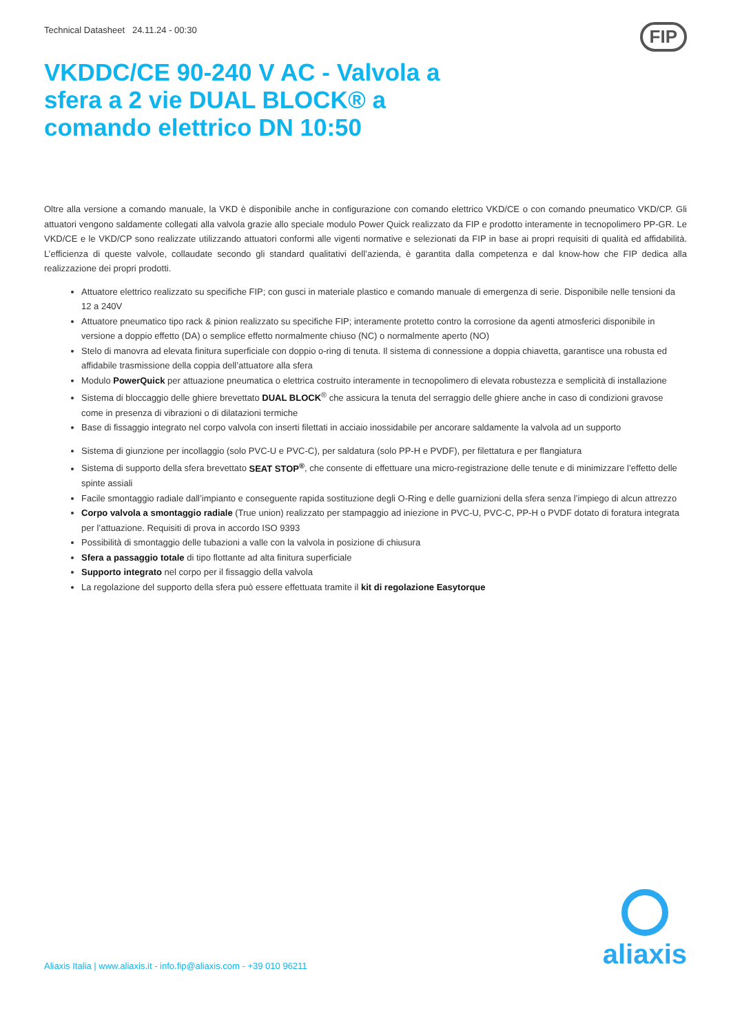Technical Datasheet 24.11.24 - 00:30
FIP
VKDDC/CE 90-240 V AC - Valvola a sfera a 2 vie DUAL BLOCK® a comando elettrico DN 10:50
Oltre alla versione a comando manuale, la VKD è disponibile anche in configurazione con comando elettrico VKD/CE o con comando pneumatico VKD/CP. Gli attuatori vengono saldamente collegati alla valvola grazie allo speciale modulo Power Quick realizzato da FIP e prodotto interamente in tecnopolimero PP-GR. Le VKD/CE e le VKD/CP sono realizzate utilizzando attuatori conformi alle vigenti normative e selezionati da FIP in base ai propri requisiti di qualità ed affidabilità. L’efficienza di queste valvole, collaudate secondo gli standard qualitativi dell’azienda, è garantita dalla competenza e dal know-how che FIP dedica alla realizzazione dei propri prodotti.
Attuatore elettrico realizzato su specifiche FIP; con gusci in materiale plastico e comando manuale di emergenza di serie. Disponibile nelle tensioni da 12 a 240V
Attuatore pneumatico tipo rack & pinion realizzato su specifiche FIP; interamente protetto contro la corrosione da agenti atmosferici disponibile in versione a doppio effetto (DA) o semplice effetto normalmente chiuso (NC) o normalmente aperto (NO)
Stelo di manovra ad elevata finitura superficiale con doppio o-ring di tenuta. Il sistema di connessione a doppia chiavetta, garantisce una robusta ed affidabile trasmissione della coppia dell’attuatore alla sfera
Modulo PowerQuick per attuazione pneumatica o elettrica costruito interamente in tecnopolimero di elevata robustezza e semplicità di installazione
Sistema di bloccaggio delle ghiere brevettato DUAL BLOCK<sup>®</sup> che assicura la tenuta del serraggio delle ghiere anche in caso di condizioni gravose come in presenza di vibrazioni o di dilatazioni termiche
Base di fissaggio integrato nel corpo valvola con inserti filettati in acciaio inossidabile per ancorare saldamente la valvola ad un supporto
Sistema di giunzione per incollaggio (solo PVC-U e PVC-C), per saldatura (solo PP-H e PVDF), per filettatura e per flangiatura
Sistema di supporto della sfera brevettato SEAT STOP<sup>®</sup>, che consente di effettuare una micro-registrazione delle tenute e di minimizzare l’effetto delle spinte assiali
Facile smontaggio radiale dall’impianto e conseguente rapida sostituzione degli O-Ring e delle guarnizioni della sfera senza l’impiego di alcun attrezzo
Corpo valvola a smontaggio radiale (True union) realizzato per stampaggio ad iniezione in PVC-U, PVC-C, PP-H o PVDF dotato di foratura integrata per l’attuazione. Requisiti di prova in accordo ISO 9393
Possibilità di smontaggio delle tubazioni a valle con la valvola in posizione di chiusura
Sfera a passaggio totale di tipo flottante ad alta finitura superficiale
Supporto integrato nel corpo per il fissaggio della valvola
La regolazione del supporto della sfera può essere effettuata tramite il kit di regolazione Easytorque
Aliaxis Italia | www.aliaxis.it - info.fip@aliaxis.com - +39 010 96211
aliaxis